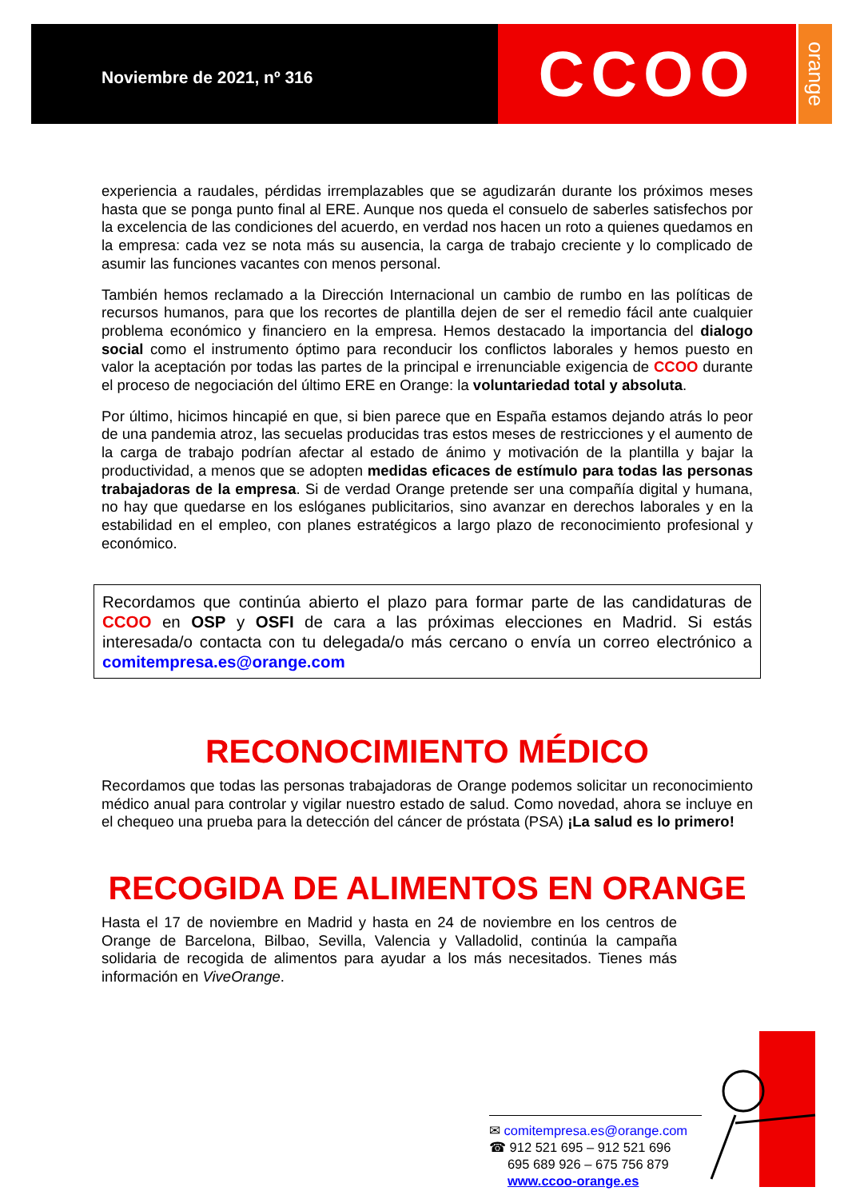Noviembre de 2021, nº 316
CCOO
orange
experiencia a raudales, pérdidas irremplazables que se agudizarán durante los próximos meses hasta que se ponga punto final al ERE. Aunque nos queda el consuelo de saberles satisfechos por la excelencia de las condiciones del acuerdo, en verdad nos hacen un roto a quienes quedamos en la empresa: cada vez se nota más su ausencia, la carga de trabajo creciente y lo complicado de asumir las funciones vacantes con menos personal.
También hemos reclamado a la Dirección Internacional un cambio de rumbo en las políticas de recursos humanos, para que los recortes de plantilla dejen de ser el remedio fácil ante cualquier problema económico y financiero en la empresa. Hemos destacado la importancia del dialogo social como el instrumento óptimo para reconducir los conflictos laborales y hemos puesto en valor la aceptación por todas las partes de la principal e irrenunciable exigencia de CCOO durante el proceso de negociación del último ERE en Orange: la voluntariedad total y absoluta.
Por último, hicimos hincapié en que, si bien parece que en España estamos dejando atrás lo peor de una pandemia atroz, las secuelas producidas tras estos meses de restricciones y el aumento de la carga de trabajo podrían afectar al estado de ánimo y motivación de la plantilla y bajar la productividad, a menos que se adopten medidas eficaces de estímulo para todas las personas trabajadoras de la empresa. Si de verdad Orange pretende ser una compañía digital y humana, no hay que quedarse en los eslóganes publicitarios, sino avanzar en derechos laborales y en la estabilidad en el empleo, con planes estratégicos a largo plazo de reconocimiento profesional y económico.
Recordamos que continúa abierto el plazo para formar parte de las candidaturas de CCOO en OSP y OSFI de cara a las próximas elecciones en Madrid. Si estás interesada/o contacta con tu delegada/o más cercano o envía un correo electrónico a comitempresa.es@orange.com
RECONOCIMIENTO MÉDICO
Recordamos que todas las personas trabajadoras de Orange podemos solicitar un reconocimiento médico anual para controlar y vigilar nuestro estado de salud. Como novedad, ahora se incluye en el chequeo una prueba para la detección del cáncer de próstata (PSA) ¡La salud es lo primero!
RECOGIDA DE ALIMENTOS EN ORANGE
Hasta el 17 de noviembre en Madrid y hasta en 24 de noviembre en los centros de Orange de Barcelona, Bilbao, Sevilla, Valencia y Valladolid, continúa la campaña solidaria de recogida de alimentos para ayudar a los más necesitados. Tienes más información en ViveOrange.
✉ comitempresa.es@orange.com
☎ 912 521 695 – 912 521 696
695 689 926 – 675 756 879
www.ccoo-orange.es